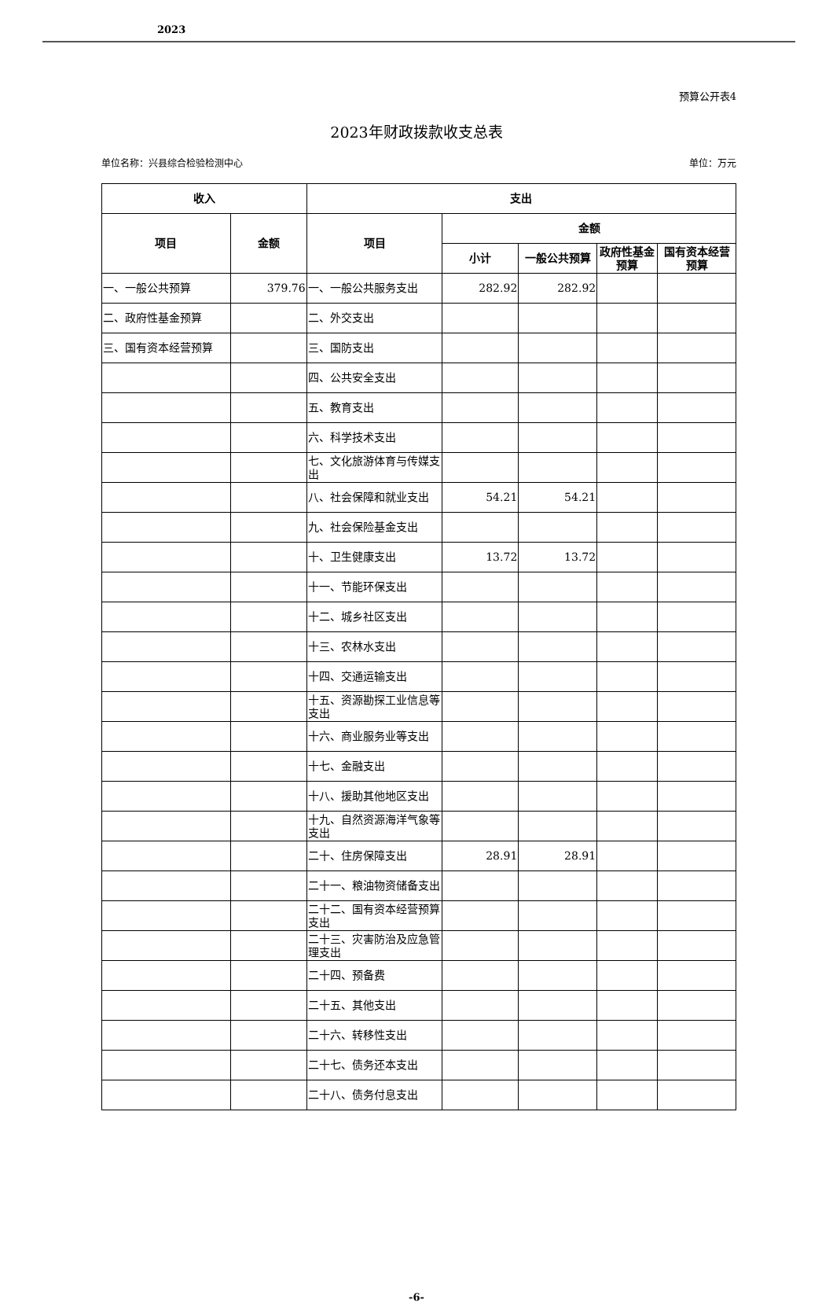2023
预算公开表4
2023年财政拨款收支总表
单位名称：兴县综合检验检测中心 单位：万元
| 收入 | | 支出 | | | | |
| --- | --- | --- | --- | --- | --- | --- |
| 项目 | 金额 | 项目 | 金额 | | | |
| | | | 小计 | 一般公共预算 | 政府性基金预算 | 国有资本经营预算 |
| 一、一般公共预算 | 379.76 | 一、一般公共服务支出 | 282.92 | 282.92 | | |
| 二、政府性基金预算 | | 二、外交支出 | | | | |
| 三、国有资本经营预算 | | 三、国防支出 | | | | |
| | | 四、公共安全支出 | | | | |
| | | 五、教育支出 | | | | |
| | | 六、科学技术支出 | | | | |
| | | 七、文化旅游体育与传媒支出 | | | | |
| | | 八、社会保障和就业支出 | 54.21 | 54.21 | | |
| | | 九、社会保险基金支出 | | | | |
| | | 十、卫生健康支出 | 13.72 | 13.72 | | |
| | | 十一、节能环保支出 | | | | |
| | | 十二、城乡社区支出 | | | | |
| | | 十三、农林水支出 | | | | |
| | | 十四、交通运输支出 | | | | |
| | | 十五、资源勘探工业信息等支出 | | | | |
| | | 十六、商业服务业等支出 | | | | |
| | | 十七、金融支出 | | | | |
| | | 十八、援助其他地区支出 | | | | |
| | | 十九、自然资源海洋气象等支出 | | | | |
| | | 二十、住房保障支出 | 28.91 | 28.91 | | |
| | | 二十一、粮油物资储备支出 | | | | |
| | | 二十二、国有资本经营预算支出 | | | | |
| | | 二十三、灾害防治及应急管理支出 | | | | |
| | | 二十四、预备费 | | | | |
| | | 二十五、其他支出 | | | | |
| | | 二十六、转移性支出 | | | | |
| | | 二十七、债务还本支出 | | | | |
| | | 二十八、债务付息支出 | | | | |
-6-